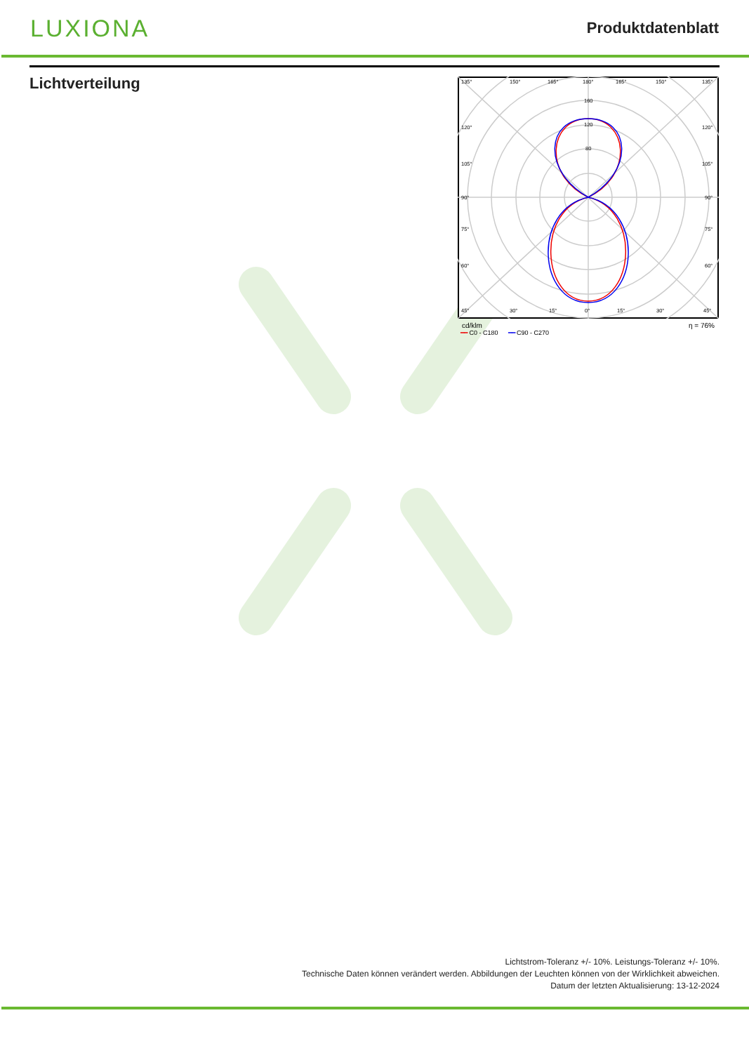LUXIONA
Produktdatenblatt
Lichtverteilung
135°
150°
165°
180°
165°
150°
135°
160
120
80
120°
120°
105°
105°
90°
90°
75°
75°
60°
60°
45°
30°
15°
0°
15°
30°
45°
cd/klm η = 76%
━━ C0 - C180 ━━ C90 - C270
Lichtstrom-Toleranz +/- 10%. Leistungs-Toleranz +/- 10%.
Technische Daten können verändert werden. Abbildungen der Leuchten können von der Wirklichkeit abweichen.
Datum der letzten Aktualisierung: 13-12-2024